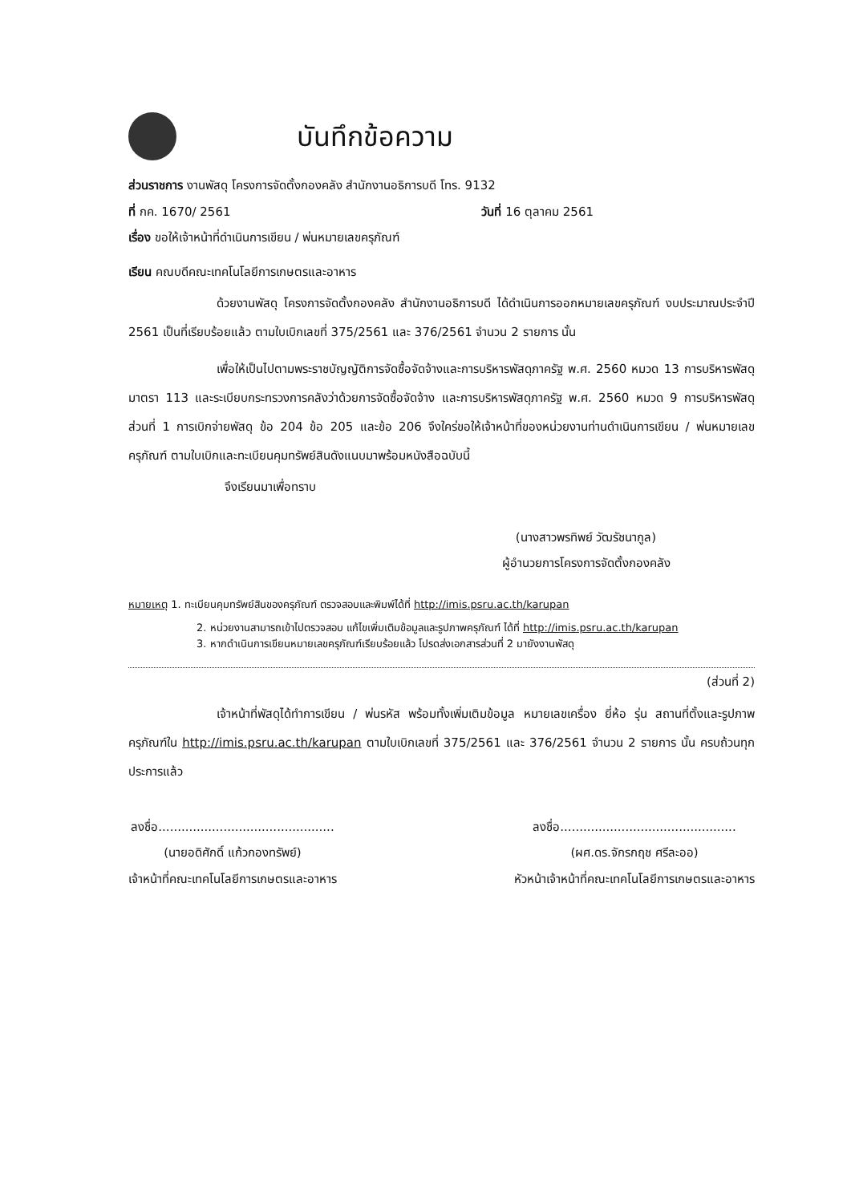บันทึกข้อความ
ส่วนราชการ งานพัสดุ โครงการจัดตั้งกองคลัง สำนักงานอธิการบดี โทร. 9132
ที่ กค. 1670/ 2561 วันที่ 16 ตุลาคม 2561
เรื่อง ขอให้เจ้าหน้าที่ดำเนินการเขียน / พ่นหมายเลขครุภัณฑ์
เรียน คณบดีคณะเทคโนโลยีการเกษตรและอาหาร
ด้วยงานพัสดุ โครงการจัดตั้งกองคลัง สำนักงานอธิการบดี ได้ดำเนินการออกหมายเลขครุภัณฑ์ งบประมาณประจำปี 2561 เป็นที่เรียบร้อยแล้ว ตามใบเบิกเลขที่ 375/2561 และ 376/2561 จำนวน 2 รายการ นั้น
เพื่อให้เป็นไปตามพระราชบัญญัติการจัดซื้อจัดจ้างและการบริหารพัสดุภาครัฐ พ.ศ. 2560 หมวด 13 การบริหารพัสดุ มาตรา 113 และระเบียบกระทรวงการคลังว่าด้วยการจัดซื้อจัดจ้าง และการบริหารพัสดุภาครัฐ พ.ศ. 2560 หมวด 9 การบริหารพัสดุ ส่วนที่ 1 การเบิกจ่ายพัสดุ ข้อ 204 ข้อ 205 และข้อ 206 จึงใคร่ขอให้เจ้าหน้าที่ของหน่วยงานท่านดำเนินการเขียน / พ่นหมายเลขครุภัณฑ์ ตามใบเบิกและทะเบียนคุมทรัพย์สินดังแนบมาพร้อมหนังสือฉบับนี้
จึงเรียนมาเพื่อทราบ
(นางสาวพรทิพย์ วัฒรัชนากูล)
ผู้อำนวยการโครงการจัดตั้งกองคลัง
หมายเหตุ 1. ทะเบียนคุมทรัพย์สินของครุภัณฑ์ ตรวจสอบและพิมพ์ได้ที่ http://imis.psru.ac.th/karupan
2. หน่วยงานสามารถเข้าไปตรวจสอบ แก้ไขเพิ่มเติมข้อมูลและรูปภาพครุภัณฑ์ ได้ที่ http://imis.psru.ac.th/karupan
3. หากดำเนินการเขียนหมายเลขครุภัณฑ์เรียบร้อยแล้ว โปรดส่งเอกสารส่วนที่ 2 มายังงานพัสดุ
(ส่วนที่ 2)
เจ้าหน้าที่พัสดุได้ทำการเขียน / พ่นรหัส พร้อมทั้งเพิ่มเติมข้อมูล หมายเลขเครื่อง ยี่ห้อ รุ่น สถานที่ตั้งและรูปภาพครุภัณฑ์ใน http://imis.psru.ac.th/karupan ตามใบเบิกเลขที่ 375/2561 และ 376/2561 จำนวน 2 รายการ นั้น ครบถ้วนทุกประการแล้ว
ลงชื่อ..............................................
(นายอดิศักดิ์ แก้วกองทรัพย์)
เจ้าหน้าที่คณะเทคโนโลยีการเกษตรและอาหาร
ลงชื่อ..............................................
(ผศ.ดร.จักรกฤช ศรีละออ)
หัวหน้าเจ้าหน้าที่คณะเทคโนโลยีการเกษตรและอาหาร